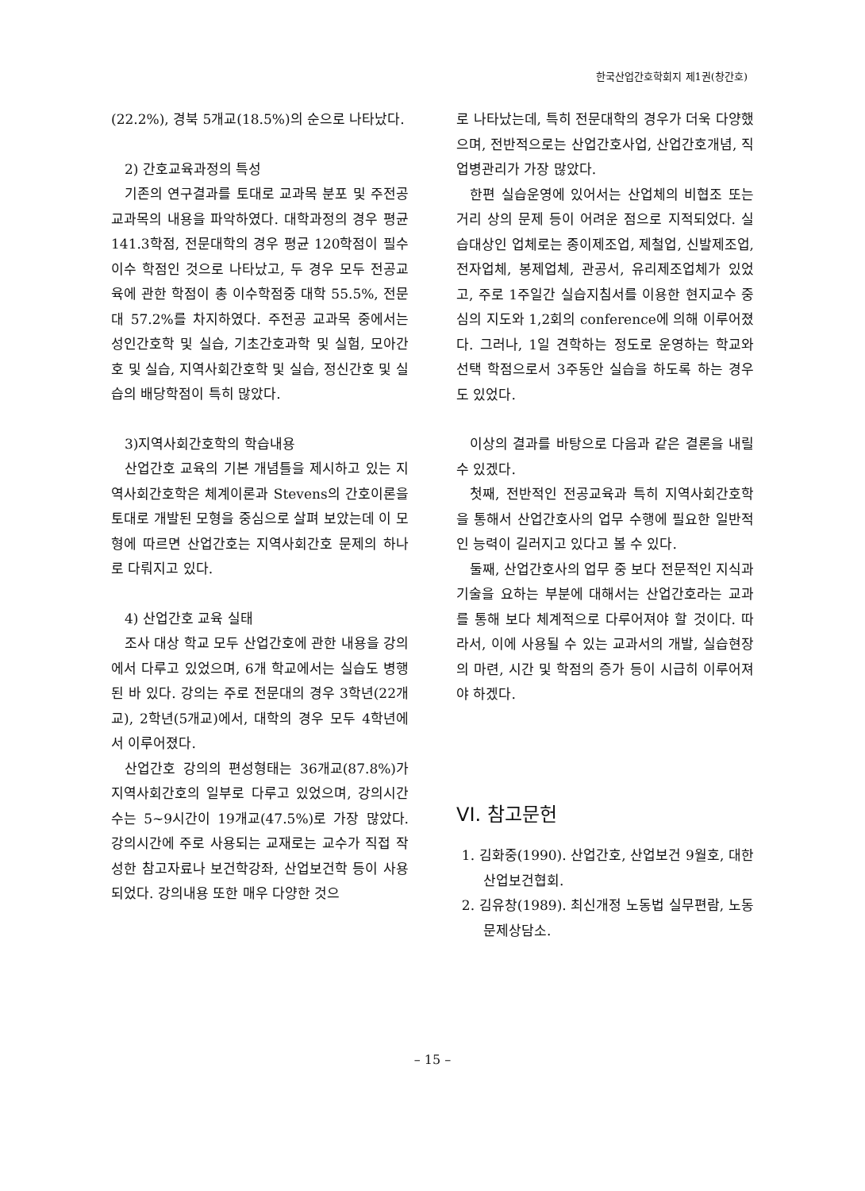한국산업간호학회지 제1권(창간호)
(22.2%), 경북 5개교(18.5%)의 순으로 나타났다.
2) 간호교육과정의 특성
기존의 연구결과를 토대로 교과목 분포 및 주전공 교과목의 내용을 파악하였다. 대학과정의 경우 평균 141.3학점, 전문대학의 경우 평균 120학점이 필수 이수 학점인 것으로 나타났고, 두 경우 모두 전공교육에 관한 학점이 총 이수학점중 대학 55.5%, 전문대 57.2%를 차지하였다. 주전공 교과목 중에서는 성인간호학 및 실습, 기초간호과학 및 실험, 모아간호 및 실습, 지역사회간호학 및 실습, 정신간호 및 실습의 배당학점이 특히 많았다.
3)지역사회간호학의 학습내용
산업간호 교육의 기본 개념틀을 제시하고 있는 지역사회간호학은 체계이론과 Stevens의 간호이론을 토대로 개발된 모형을 중심으로 살펴 보았는데 이 모형에 따르면 산업간호는 지역사회간호 문제의 하나로 다뤄지고 있다.
4) 산업간호 교육 실태
조사 대상 학교 모두 산업간호에 관한 내용을 강의에서 다루고 있었으며, 6개 학교에서는 실습도 병행된 바 있다. 강의는 주로 전문대의 경우 3학년(22개교), 2학년(5개교)에서, 대학의 경우 모두 4학년에서 이루어졌다.
산업간호 강의의 편성형태는 36개교(87.8%)가 지역사회간호의 일부로 다루고 있었으며, 강의시간수는 5~9시간이 19개교(47.5%)로 가장 많았다. 강의시간에 주로 사용되는 교재로는 교수가 직접 작성한 참고자료나 보건학강좌, 산업보건학 등이 사용되었다. 강의내용 또한 매우 다양한 것으
로 나타났는데, 특히 전문대학의 경우가 더욱 다양했으며, 전반적으로는 산업간호사업, 산업간호개념, 직업병관리가 가장 많았다.
한편 실습운영에 있어서는 산업체의 비협조 또는 거리 상의 문제 등이 어려운 점으로 지적되었다. 실습대상인 업체로는 종이제조업, 제철업, 신발제조업, 전자업체, 봉제업체, 관공서, 유리제조업체가 있었고, 주로 1주일간 실습지침서를 이용한 현지교수 중심의 지도와 1,2회의 conference에 의해 이루어졌다. 그러나, 1일 견학하는 정도로 운영하는 학교와 선택 학점으로서 3주동안 실습을 하도록 하는 경우도 있었다.
이상의 결과를 바탕으로 다음과 같은 결론을 내릴 수 있겠다.
첫째, 전반적인 전공교육과 특히 지역사회간호학을 통해서 산업간호사의 업무 수행에 필요한 일반적인 능력이 길러지고 있다고 볼 수 있다.
둘째, 산업간호사의 업무 중 보다 전문적인 지식과 기술을 요하는 부분에 대해서는 산업간호라는 교과를 통해 보다 체계적으로 다루어져야 할 것이다. 따라서, 이에 사용될 수 있는 교과서의 개발, 실습현장의 마련, 시간 및 학점의 증가 등이 시급히 이루어져야 하겠다.
VI. 참고문헌
1. 김화중(1990). 산업간호, 산업보건 9월호, 대한산업보건협회.
2. 김유창(1989). 최신개정 노동법 실무편람, 노동문제상담소.
– 15 –